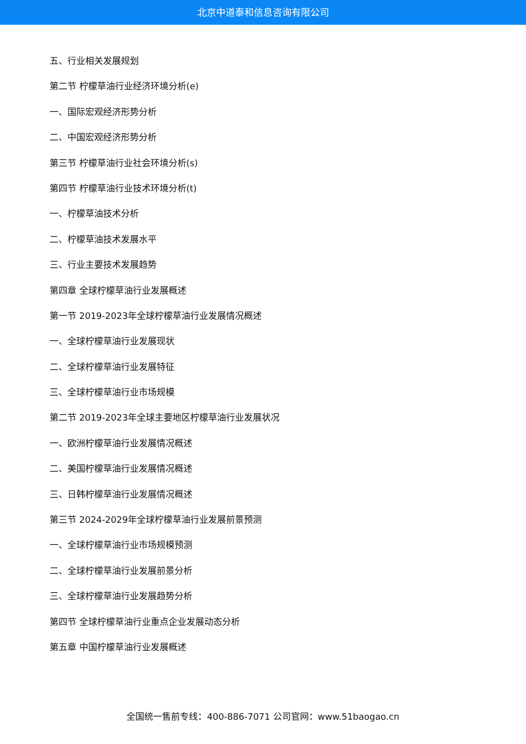北京中道泰和信息咨询有限公司
五、行业相关发展规划
第二节 柠檬草油行业经济环境分析(e)
一、国际宏观经济形势分析
二、中国宏观经济形势分析
第三节 柠檬草油行业社会环境分析(s)
第四节 柠檬草油行业技术环境分析(t)
一、柠檬草油技术分析
二、柠檬草油技术发展水平
三、行业主要技术发展趋势
第四章 全球柠檬草油行业发展概述
第一节 2019-2023年全球柠檬草油行业发展情况概述
一、全球柠檬草油行业发展现状
二、全球柠檬草油行业发展特征
三、全球柠檬草油行业市场规模
第二节 2019-2023年全球主要地区柠檬草油行业发展状况
一、欧洲柠檬草油行业发展情况概述
二、美国柠檬草油行业发展情况概述
三、日韩柠檬草油行业发展情况概述
第三节 2024-2029年全球柠檬草油行业发展前景预测
一、全球柠檬草油行业市场规模预测
二、全球柠檬草油行业发展前景分析
三、全球柠檬草油行业发展趋势分析
第四节 全球柠檬草油行业重点企业发展动态分析
第五章 中国柠檬草油行业发展概述
全国统一售前专线：400-886-7071 公司官网：www.51baogao.cn